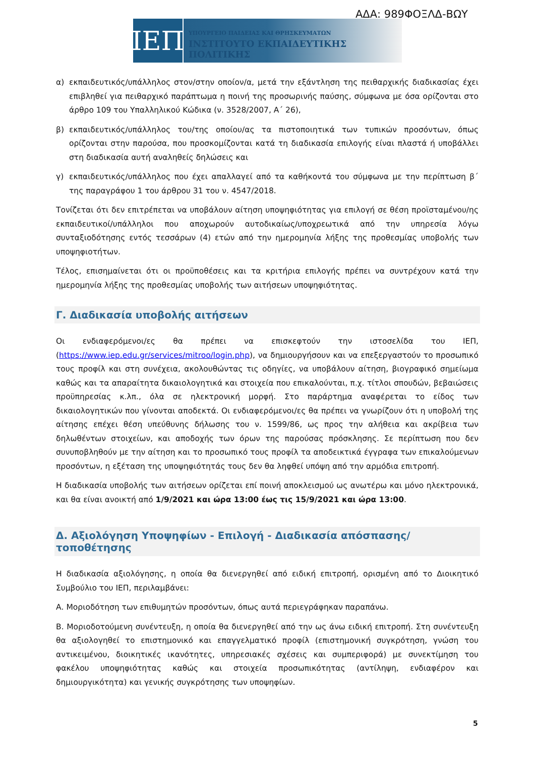ΑΔΑ: 989ΦΟΞΛΔ-ΒΩΥ
ΙΕΠ
ΥΠΟΥΡΓΕΙΟ ΠΑΙΔΕΙΑΣ ΚΑΙ ΘΡΗΣΚΕΥΜΑΤΩΝ
ΙΝΣΤΙΤΟΥΤΟ ΕΚΠΑΙΔΕΥΤΙΚΗΣ ΠΟΛΙΤΙΚΗΣ
α) εκπαιδευτικός/υπάλληλος στον/στην οποίον/α, μετά την εξάντληση της πειθαρχικής διαδικασίας έχει επιβληθεί για πειθαρχικό παράπτωμα η ποινή της προσωρινής παύσης, σύμφωνα με όσα ορίζονται στο άρθρο 109 του Υπαλληλικού Κώδικα (ν. 3528/2007, Α΄ 26),
β) εκπαιδευτικός/υπάλληλος του/της οποίου/ας τα πιστοποιητικά των τυπικών προσόντων, όπως ορίζονται στην παρούσα, που προσκομίζονται κατά τη διαδικασία επιλογής είναι πλαστά ή υποβάλλει στη διαδικασία αυτή αναληθείς δηλώσεις και
γ) εκπαιδευτικός/υπάλληλος που έχει απαλλαγεί από τα καθήκοντά του σύμφωνα με την περίπτωση β΄ της παραγράφου 1 του άρθρου 31 του ν. 4547/2018.
Τονίζεται ότι δεν επιτρέπεται να υποβάλουν αίτηση υποψηφιότητας για επιλογή σε θέση προϊσταμένου/ης εκπαιδευτικοί/υπάλληλοι που αποχωρούν αυτοδικαίως/υποχρεωτικά από την υπηρεσία λόγω συνταξιοδότησης εντός τεσσάρων (4) ετών από την ημερομηνία λήξης της προθεσμίας υποβολής των υποψηφιοτήτων.
Τέλος, επισημαίνεται ότι οι προϋποθέσεις και τα κριτήρια επιλογής πρέπει να συντρέχουν κατά την ημερομηνία λήξης της προθεσμίας υποβολής των αιτήσεων υποψηφιότητας.
Γ. Διαδικασία υποβολής αιτήσεων
Οι ενδιαφερόμενοι/ες θα πρέπει να επισκεφτούν την ιστοσελίδα του ΙΕΠ, (https://www.iep.edu.gr/services/mitroo/login.php), να δημιουργήσουν και να επεξεργαστούν το προσωπικό τους προφίλ και στη συνέχεια, ακολουθώντας τις οδηγίες, να υποβάλουν αίτηση, βιογραφικό σημείωμα καθώς και τα απαραίτητα δικαιολογητικά και στοιχεία που επικαλούνται, π.χ. τίτλοι σπουδών, βεβαιώσεις προϋπηρεσίας κ.λπ., όλα σε ηλεκτρονική μορφή. Στο παράρτημα αναφέρεται το είδος των δικαιολογητικών που γίνονται αποδεκτά. Οι ενδιαφερόμενοι/ες θα πρέπει να γνωρίζουν ότι η υποβολή της αίτησης επέχει θέση υπεύθυνης δήλωσης του ν. 1599/86, ως προς την αλήθεια και ακρίβεια των δηλωθέντων στοιχείων, και αποδοχής των όρων της παρούσας πρόσκλησης. Σε περίπτωση που δεν συνυποβληθούν με την αίτηση και το προσωπικό τους προφίλ τα αποδεικτικά έγγραφα των επικαλούμενων προσόντων, η εξέταση της υποψηφιότητάς τους δεν θα ληφθεί υπόψη από την αρμόδια επιτροπή.
Η διαδικασία υποβολής των αιτήσεων ορίζεται επί ποινή αποκλεισμού ως ανωτέρω και μόνο ηλεκτρονικά, και θα είναι ανοικτή από 1/9/2021 και ώρα 13:00 έως τις 15/9/2021 και ώρα 13:00.
Δ. Αξιολόγηση Υποψηφίων - Επιλογή - Διαδικασία απόσπασης/τοποθέτησης
Η διαδικασία αξιολόγησης, η οποία θα διενεργηθεί από ειδική επιτροπή, ορισμένη από το Διοικητικό Συμβούλιο του ΙΕΠ, περιλαμβάνει:
Α. Μοριοδότηση των επιθυμητών προσόντων, όπως αυτά περιεγράφηκαν παραπάνω.
Β. Μοριοδοτούμενη συνέντευξη, η οποία θα διενεργηθεί από την ως άνω ειδική επιτροπή. Στη συνέντευξη θα αξιολογηθεί το επιστημονικό και επαγγελματικό προφίλ (επιστημονική συγκρότηση, γνώση του αντικειμένου, διοικητικές ικανότητες, υπηρεσιακές σχέσεις και συμπεριφορά) με συνεκτίμηση του φακέλου υποψηφιότητας καθώς και στοιχεία προσωπικότητας (αντίληψη, ενδιαφέρον και δημιουργικότητα) και γενικής συγκρότησης των υποψηφίων.
5